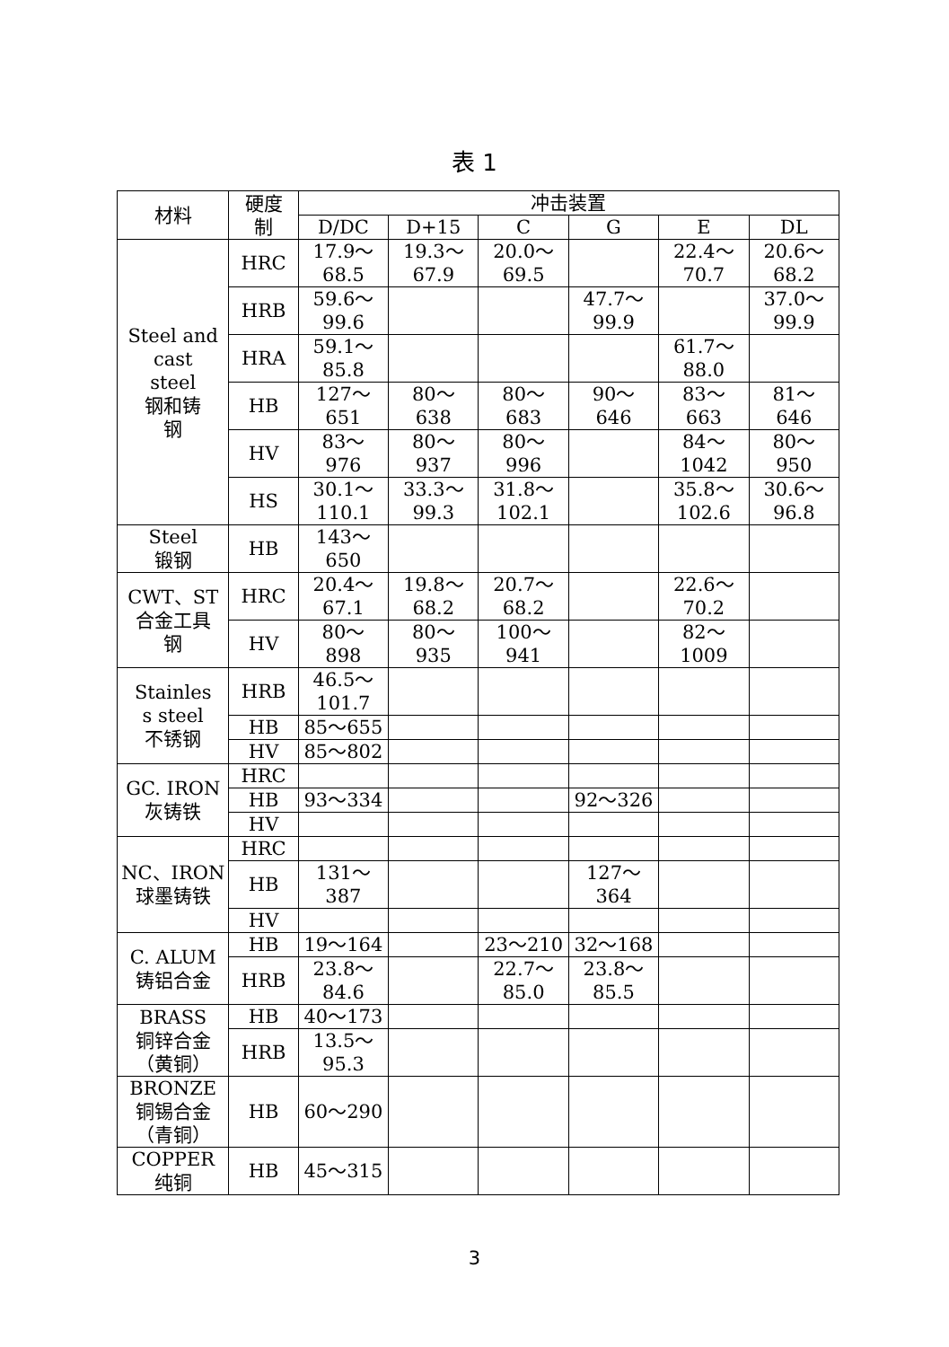表 1
| 材料 | 硬度 制 | 冲击装置 | | | | | |
| --- | --- | --- | --- | --- | --- | --- | --- |
| | | D/DC | D+15 | C | G | E | DL |
| Steel and cast steel 钢和铸 钢 | HRC | 17.9～ 68.5 | 19.3～ 67.9 | 20.0～ 69.5 | | 22.4～ 70.7 | 20.6～ 68.2 |
| | HRB | 59.6～ 99.6 | | | 47.7～ 99.9 | | 37.0～ 99.9 |
| | HRA | 59.1～ 85.8 | | | | 61.7～ 88.0 | |
| | HB | 127～ 651 | 80～ 638 | 80～ 683 | 90～ 646 | 83～ 663 | 81～ 646 |
| | HV | 83～ 976 | 80～ 937 | 80～ 996 | | 84～ 1042 | 80～ 950 |
| | HS | 30.1～ 110.1 | 33.3～ 99.3 | 31.8～ 102.1 | | 35.8～ 102.6 | 30.6～ 96.8 |
| Steel 锻钢 | HB | 143～ 650 | | | | | |
| CWT、ST 合金工具 钢 | HRC | 20.4～ 67.1 | 19.8～ 68.2 | 20.7～ 68.2 | | 22.6～ 70.2 | |
| | HV | 80～ 898 | 80～ 935 | 100～ 941 | | 82～ 1009 | |
| Stainles s steel 不锈钢 | HRB | 46.5～ 101.7 | | | | | |
| | HB | 85～655 | | | | | |
| | HV | 85～802 | | | | | |
| GC. IRON 灰铸铁 | HRC | | | | | | |
| | HB | 93～334 | | | 92～326 | | |
| | HV | | | | | | |
| NC、IRON 球墨铸铁 | HRC | | | | | | |
| | HB | 131～ 387 | | | 127～ 364 | | |
| | HV | | | | | | |
| C. ALUM 铸铝合金 | HB | 19～164 | | 23～210 | 32～168 | | |
| | HRB | 23.8～ 84.6 | | 22.7～ 85.0 | 23.8～ 85.5 | | |
| BRASS 铜锌合金 （黄铜） | HB | 40～173 | | | | | |
| | HRB | 13.5～ 95.3 | | | | | |
| BRONZE 铜锡合金 （青铜） | HB | 60～290 | | | | | |
| COPPER 纯铜 | HB | 45～315 | | | | | |
3